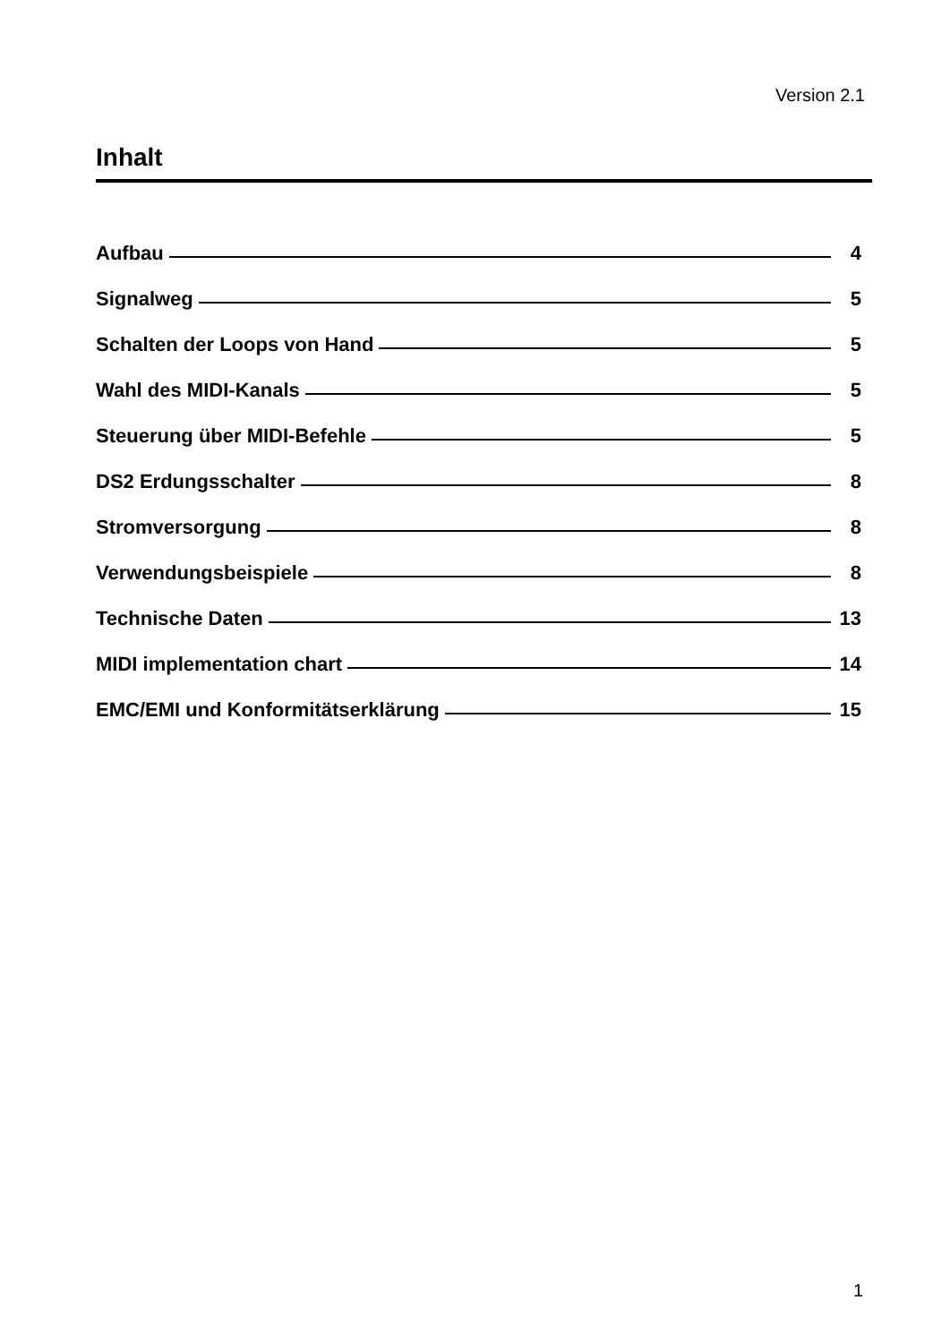Version 2.1
Inhalt
Aufbau 4
Signalweg 5
Schalten der Loops von Hand 5
Wahl des MIDI-Kanals 5
Steuerung über MIDI-Befehle 5
DS2 Erdungsschalter 8
Stromversorgung 8
Verwendungsbeispiele 8
Technische Daten 13
MIDI implementation chart 14
EMC/EMI und Konformitätserklärung 15
1